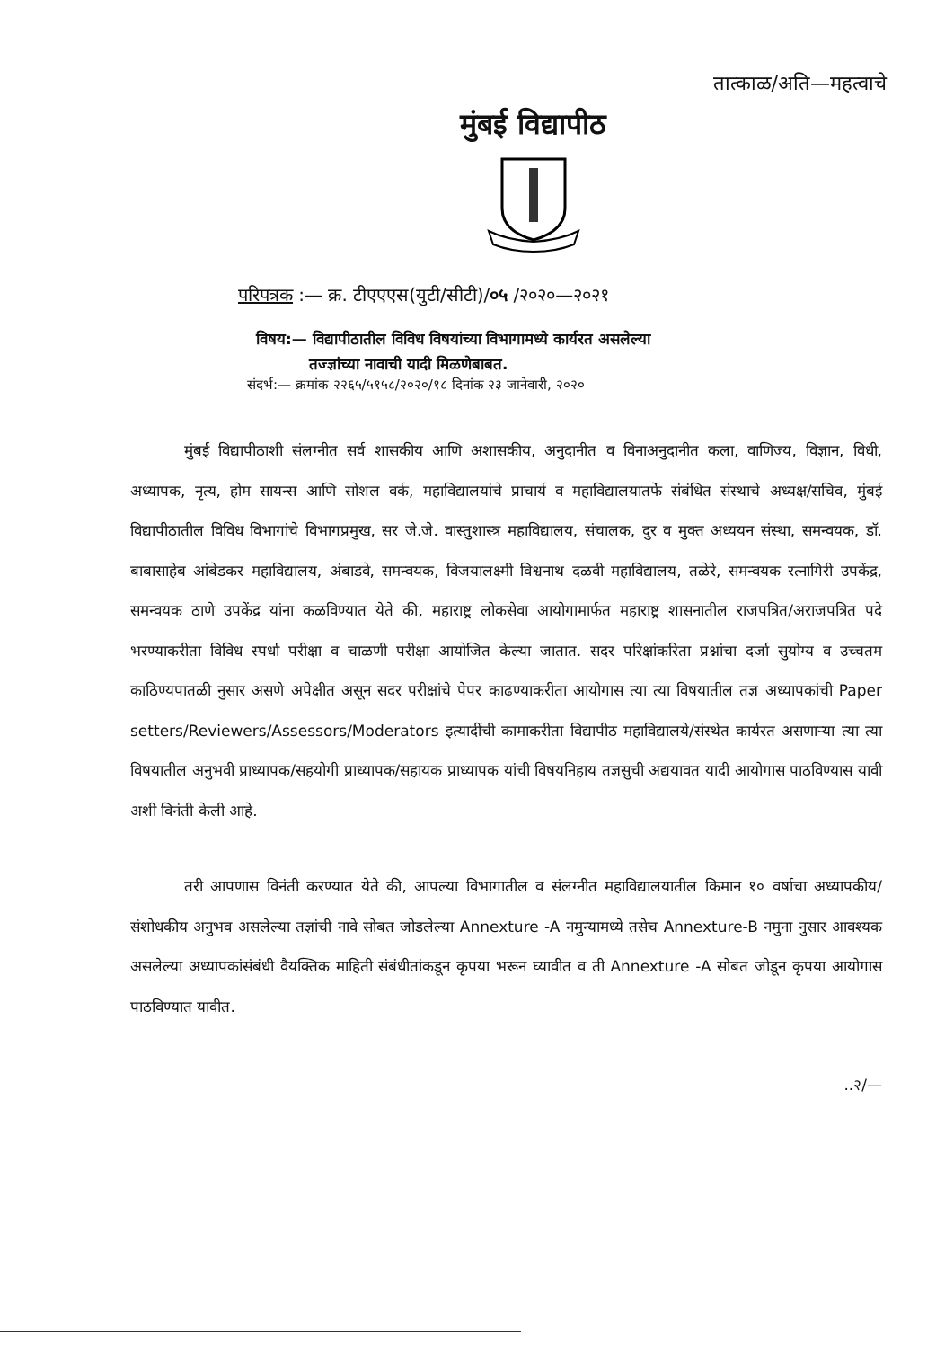तात्काळ/अति—महत्वाचे
मुंबई विद्यापीठ
परिपत्रक :— क्र. टीएएएस(युटी/सीटी)/०५ /२०२०—२०२१
विषय:— विद्यापीठातील विविध विषयांच्या विभागामध्ये कार्यरत असलेल्या
तज्ज्ञांच्या नावाची यादी मिळणेबाबत.
संदर्भ:— क्रमांक २२६५/५१५८/२०२०/१८ दिनांक २३ जानेवारी, २०२०
मुंबई विद्यापीठाशी संलग्नीत सर्व शासकीय आणि अशासकीय, अनुदानीत व विनाअनुदानीत कला, वाणिज्य, विज्ञान, विधी, अध्यापक, नृत्य, होम सायन्स आणि सोशल वर्क, महाविद्यालयांचे प्राचार्य व महाविद्यालयातर्फे संबंधित संस्थाचे अध्यक्ष/सचिव, मुंबई विद्यापीठातील विविध विभागांचे विभागप्रमुख, सर जे.जे. वास्तुशास्त्र महाविद्यालय, संचालक, दुर व मुक्त अध्ययन संस्था, समन्वयक, डॉ. बाबासाहेब आंबेडकर महाविद्यालय, अंबाडवे, समन्वयक, विजयालक्ष्मी विश्वनाथ दळवी महाविद्यालय, तळेरे, समन्वयक रत्नागिरी उपकेंद्र, समन्वयक ठाणे उपकेंद्र यांना कळविण्यात येते की, महाराष्ट्र लोकसेवा आयोगामार्फत महाराष्ट्र शासनातील राजपत्रित/अराजपत्रित पदे भरण्याकरीता विविध स्पर्धा परीक्षा व चाळणी परीक्षा आयोजित केल्या जातात. सदर परिक्षांकरिता प्रश्नांचा दर्जा सुयोग्य व उच्चतम काठिण्यपातळी नुसार असणे अपेक्षीत असून सदर परीक्षांचे पेपर काढण्याकरीता आयोगास त्या त्या विषयातील तज्ञ अध्यापकांची Paper setters/Reviewers/Assessors/Moderators इत्यादींची कामाकरीता विद्यापीठ महाविद्यालये/संस्थेत कार्यरत असणाऱ्या त्या त्या विषयातील अनुभवी प्राध्यापक/सहयोगी प्राध्यापक/सहायक प्राध्यापक यांची विषयनिहाय तज्ञसुची अद्ययावत यादी आयोगास पाठविण्यास यावी अशी विनंती केली आहे.
तरी आपणास विनंती करण्यात येते की, आपल्या विभागातील व संलग्नीत महाविद्यालयातील किमान १० वर्षाचा अध्यापकीय/संशोधकीय अनुभव असलेल्या तज्ञांची नावे सोबत जोडलेल्या Annexture -A नमुन्यामध्ये तसेच Annexture-B नमुना नुसार आवश्यक असलेल्या अध्यापकांसंबंधी वैयक्तिक माहिती संबंधीतांकडून कृपया भरून घ्यावीत व ती Annexture -A सोबत जोडून कृपया आयोगास पाठविण्यात यावीत.
..२/—